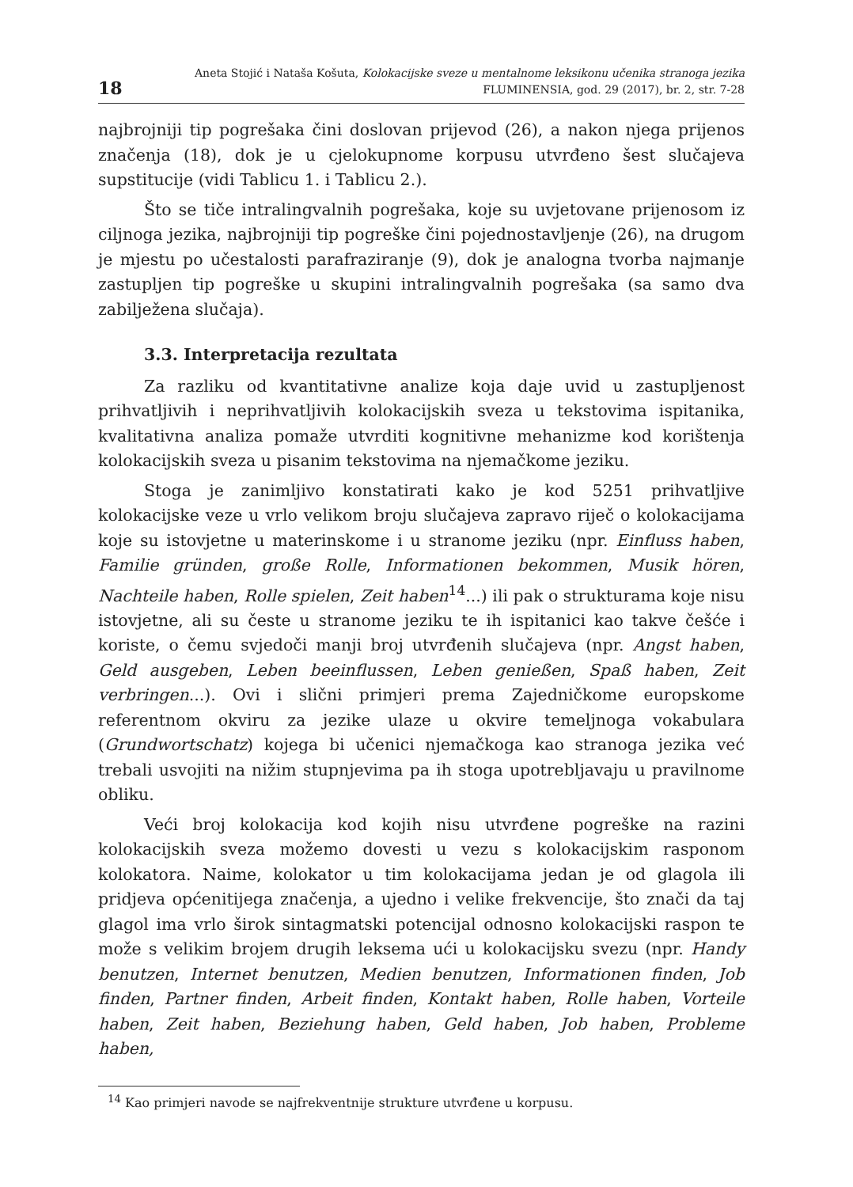18
Aneta Stojić i Nataša Košuta, Kolokacijske sveze u mentalnome leksikonu učenika stranoga jezika
FLUMINENSIA, god. 29 (2017), br. 2, str. 7-28
najbrojniji tip pogrešaka čini doslovan prijevod (26), a nakon njega prijenos značenja (18), dok je u cjelokupnome korpusu utvrđeno šest slučajeva supstitucije (vidi Tablicu 1. i Tablicu 2.).
Što se tiče intralingvalnih pogrešaka, koje su uvjetovane prijenosom iz ciljnoga jezika, najbrojniji tip pogreške čini pojednostavljenje (26), na drugom je mjestu po učestalosti parafraziranje (9), dok je analogna tvorba najmanje zastupljen tip pogreške u skupini intralingvalnih pogrešaka (sa samo dva zabilježena slučaja).
3.3. Interpretacija rezultata
Za razliku od kvantitativne analize koja daje uvid u zastupljenost prihvatljivih i neprihvatljivih kolokacijskih sveza u tekstovima ispitanika, kvalitativna analiza pomaže utvrditi kognitivne mehanizme kod korištenja kolokacijskih sveza u pisanim tekstovima na njemačkome jeziku.
Stoga je zanimljivo konstatirati kako je kod 5251 prihvatljive kolokacijske veze u vrlo velikom broju slučajeva zapravo riječ o kolokacijama koje su istovjetne u materinskome i u stranome jeziku (npr. Einfluss haben, Familie gründen, große Rolle, Informationen bekommen, Musik hören, Nachteile haben, Rolle spielen, Zeit haben<sup>14</sup>...) ili pak o strukturama koje nisu istovjetne, ali su česte u stranome jeziku te ih ispitanici kao takve češće i koriste, o čemu svjedoči manji broj utvrđenih slučajeva (npr. Angst haben, Geld ausgeben, Leben beeinflussen, Leben genießen, Spaß haben, Zeit verbringen...). Ovi i slični primjeri prema Zajedničkome europskome referentnom okviru za jezike ulaze u okvire temeljnoga vokabulara (Grundwortschatz) kojega bi učenici njemačkoga kao stranoga jezika već trebali usvojiti na nižim stupnjevima pa ih stoga upotrebljavaju u pravilnome obliku.
Veći broj kolokacija kod kojih nisu utvrđene pogreške na razini kolokacijskih sveza možemo dovesti u vezu s kolokacijskim rasponom kolokatora. Naime, kolokator u tim kolokacijama jedan je od glagola ili pridjeva općenitijega značenja, a ujedno i velike frekvencije, što znači da taj glagol ima vrlo širok sintagmatski potencijal odnosno kolokacijski raspon te može s velikim brojem drugih leksema ući u kolokacijsku svezu (npr. Handy benutzen, Internet benutzen, Medien benutzen, Informationen finden, Job finden, Partner finden, Arbeit finden, Kontakt haben, Rolle haben, Vorteile haben, Zeit haben, Beziehung haben, Geld haben, Job haben, Probleme haben,
<sup>14</sup> Kao primjeri navode se najfrekventnije strukture utvrđene u korpusu.